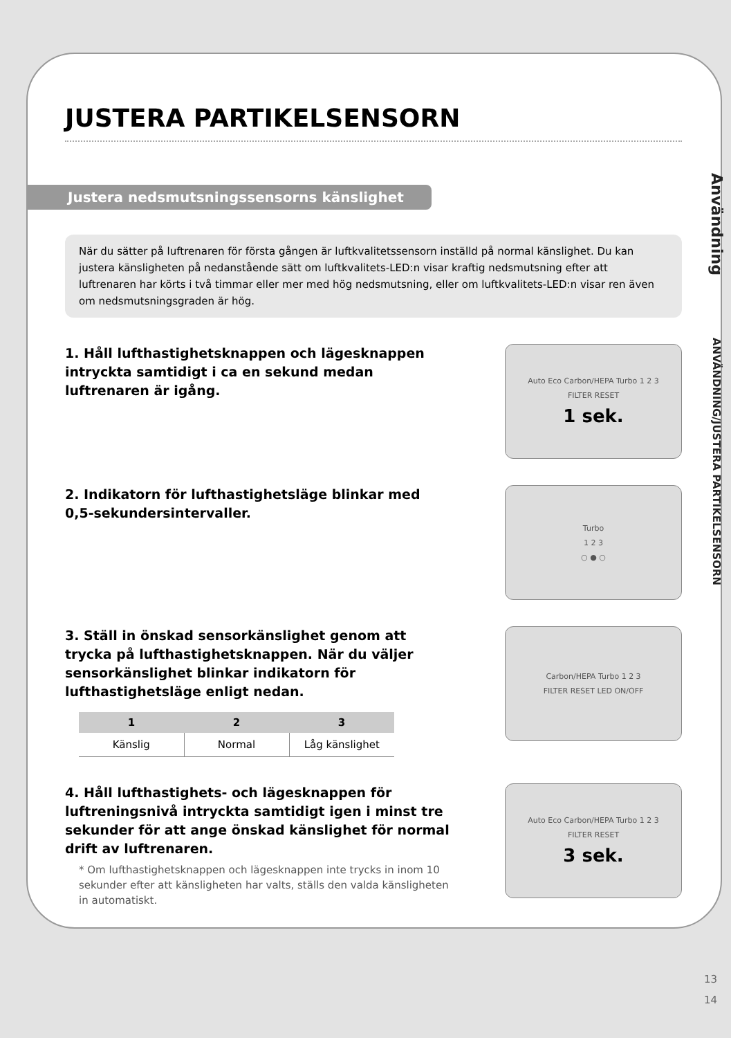JUSTERA PARTIKELSENSORN
Justera nedsmutsningssensorns känslighet
När du sätter på luftrenaren för första gången är luftkvalitetssensorn inställd på normal känslighet. Du kan justera känsligheten på nedanstående sätt om luftkvalitets-LED:n visar kraftig nedsmutsning efter att luftrenaren har körts i två timmar eller mer med hög nedsmutsning, eller om luftkvalitets-LED:n visar ren även om nedsmutsningsgraden är hög.
1. Håll lufthastighetsknappen och lägesknappen intryckta samtidigt i ca en sekund medan luftrenaren är igång.
Auto Eco Carbon/HEPA Turbo 1 2 3
FILTER RESET
1 sek.
2. Indikatorn för lufthastighetsläge blinkar med 0,5-sekundersintervaller.
Turbo
1 2 3
○ ● ○
3. Ställ in önskad sensorkänslighet genom att trycka på lufthastighetsknappen. När du väljer sensorkänslighet blinkar indikatorn för lufthastighetsläge enligt nedan.
| 1 | 2 | 3 |
| --- | --- | --- |
| Känslig | Normal | Låg känslighet |
Carbon/HEPA Turbo 1 2 3
FILTER RESET LED ON/OFF
4. Håll lufthastighets- och lägesknappen för luftreningsnivå intryckta samtidigt igen i minst tre sekunder för att ange önskad känslighet för normal drift av luftrenaren.
* Om lufthastighetsknappen och lägesknappen inte trycks in inom 10 sekunder efter att känsligheten har valts, ställs den valda känsligheten in automatiskt.
Auto Eco Carbon/HEPA Turbo 1 2 3
FILTER RESET
3 sek.
Användning ANVÄNDNING/JUSTERA PARTIKELSENSORN
13
14